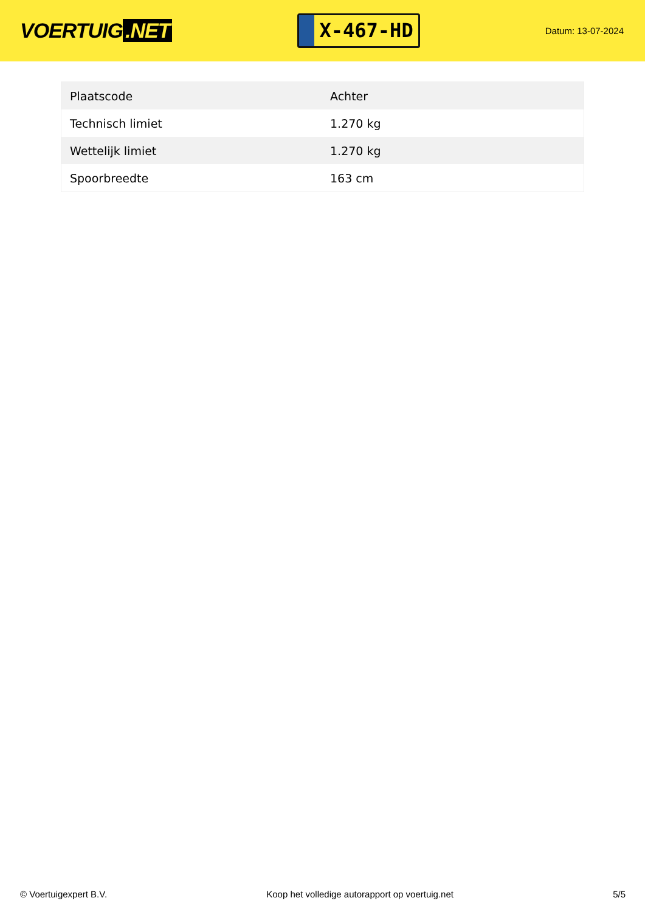VOERTUIG.NET
X-467-HD
Datum: 13-07-2024
| Plaatscode | Achter |
| Technisch limiet | 1.270 kg |
| Wettelijk limiet | 1.270 kg |
| Spoorbreedte | 163 cm |
© Voertuigexpert B.V. Koop het volledige autorapport op voertuig.net 5/5